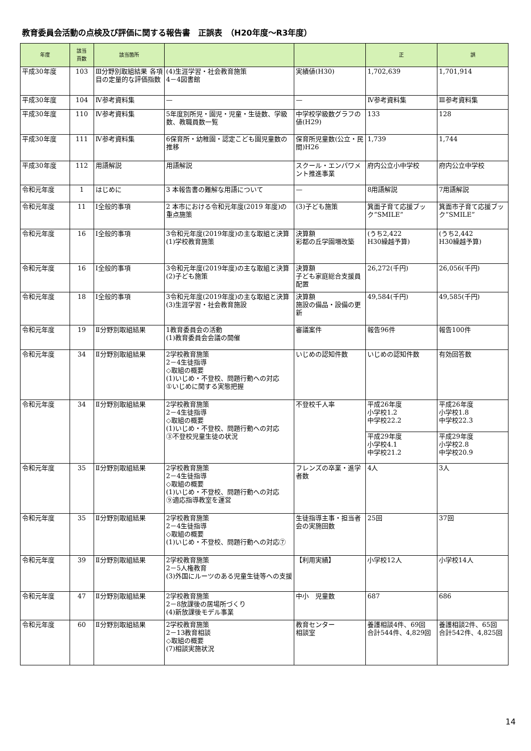教育委員会活動の点検及び評価に関する報告書　正誤表　（H20年度～R3年度）
| 年度 | 該当 頁数 | 該当箇所 | | | 正 | 誤 |
| --- | --- | --- | --- | --- | --- | --- |
| 平成30年度 | 103 | Ⅲ分野別取組結果 各項目の定量的な評価指数 | (4)生涯学習・社会教育施策 4－4図書館 | 実績値(H30) | 1,702,639 | 1,701,914 |
| 平成30年度 | 104 | Ⅳ参考資料集 | — | — | Ⅳ参考資料集 | Ⅲ参考資料集 |
| 平成30年度 | 110 | Ⅳ参考資料集 | 5年度別所児・園児・児童・生徒数、学級数、教職員数一覧 | 中学校学級数グラフの値(H29) | 133 | 128 |
| 平成30年度 | 111 | Ⅳ参考資料集 | 6保育所・幼稚園・認定こども園児童数の推移 | 保育所児童数(公立・民間)H26 | 1,739 | 1,744 |
| 平成30年度 | 112 | 用語解説 | 用語解説 | スクール・エンパワメント推進事業 | 府内公立小中学校 | 府内公立中学校 |
| 令和元年度 | 1 | はじめに | 3 本報告書の難解な用語について | — | 8用語解説 | 7用語解説 |
| 令和元年度 | 11 | Ⅰ全般的事項 | 2 本市における令和元年度(2019 年度)の重点施策 | (3)子ども施策 | 箕面子育て応援ブック”SMILE” | 箕面市子育て応援ブック”SMILE” |
| 令和元年度 | 16 | Ⅰ全般的事項 | 3令和元年度(2019年度)の主な取組と決算 (1)学校教育施策 | 決算額 彩都の丘学園増改築 | (うち2,422 H30繰越予算) | (うち2,442 H30繰越予算) |
| 令和元年度 | 16 | Ⅰ全般的事項 | 3令和元年度(2019年度)の主な取組と決算 (2)子ども施策 | 決算額 子ども家庭総合支援員配置 | 26,272(千円) | 26,056(千円) |
| 令和元年度 | 18 | Ⅰ全般的事項 | 3令和元年度(2019年度)の主な取組と決算 (3)生涯学習・社会教育施設 | 決算額 施設の備品・設備の更新 | 49,584(千円) | 49,585(千円) |
| 令和元年度 | 19 | Ⅱ分野別取組結果 | 1教育委員会の活動 (1)教育委員会会議の開催 | 審議案件 | 報告96件 | 報告100件 |
| 令和元年度 | 34 | Ⅱ分野別取組結果 | 2学校教育施策 2－4生徒指導 ◇取組の概要 (1)いじめ・不登校、問題行動への対応 ①いじめに関する実態把握 | いじめの認知件数 | いじめの認知件数 | 有効回答数 |
| 令和元年度 | 34 | Ⅱ分野別取組結果 | 2学校教育施策 2－4生徒指導 ◇取組の概要 (1)いじめ・不登校、問題行動への対応 ③不登校児童生徒の状況 | 不登校千人率 | 平成26年度 小学校1.2 中学校22.2 | 平成26年度 小学校1.8 中学校22.3 |
| | | | | | 平成29年度 小学校4.1 中学校21.2 | 平成29年度 小学校2.8 中学校20.9 |
| 令和元年度 | 35 | Ⅱ分野別取組結果 | 2学校教育施策 2－4生徒指導 ◇取組の概要 (1)いじめ・不登校、問題行動への対応 ⑨適応指導教室を運営 | フレンズの卒業・進学者数 | 4人 | 3人 |
| 令和元年度 | 35 | Ⅱ分野別取組結果 | 2学校教育施策 2－4生徒指導 ◇取組の概要 (1)いじめ・不登校、問題行動への対応⑦ | 生徒指導主事・担当者会の実施回数 | 25回 | 37回 |
| 令和元年度 | 39 | Ⅱ分野別取組結果 | 2学校教育施策 2－5人権教育 (3)外国にルーツのある児童生徒等への支援 | 【利用実績】 | 小学校12人 | 小学校14人 |
| 令和元年度 | 47 | Ⅱ分野別取組結果 | 2学校教育施策 2－8放課後の居場所づくり (4)新放課後モデル事業 | 中小 児童数 | 687 | 686 |
| 令和元年度 | 60 | Ⅱ分野別取組結果 | 2学校教育施策 2－13教育相談 ◇取組の概要 (7)相談実施状況 | 教育センター 相談室 | 養護相談4件、69回 合計544件、4,829回 | 養護相談2件、65回 合計542件、4,825回 |
14